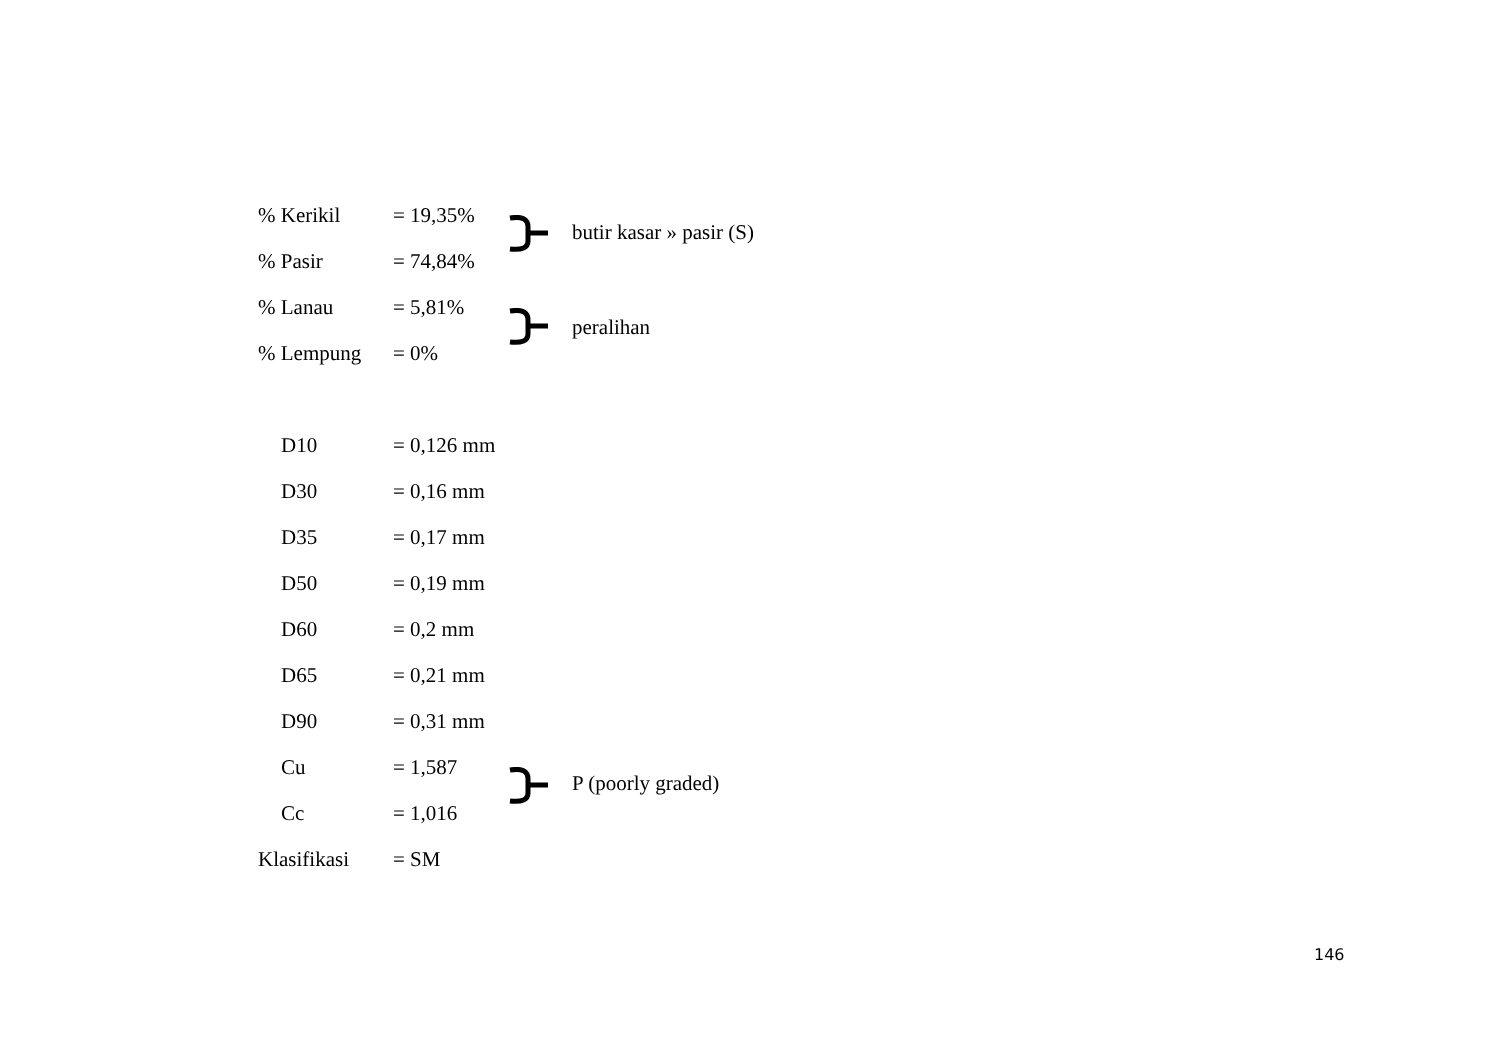% Kerikil = 19,35%
% Pasir = 74,84%
butir kasar » pasir (S)
% Lanau = 5,81%
% Lempung = 0%
peralihan
D10 = 0,126 mm
D30 = 0,16 mm
D35 = 0,17 mm
D50 = 0,19 mm
D60 = 0,2 mm
D65 = 0,21 mm
D90 = 0,31 mm
Cu = 1,587
Cc = 1,016
P (poorly graded)
Klasifikasi = SM
146